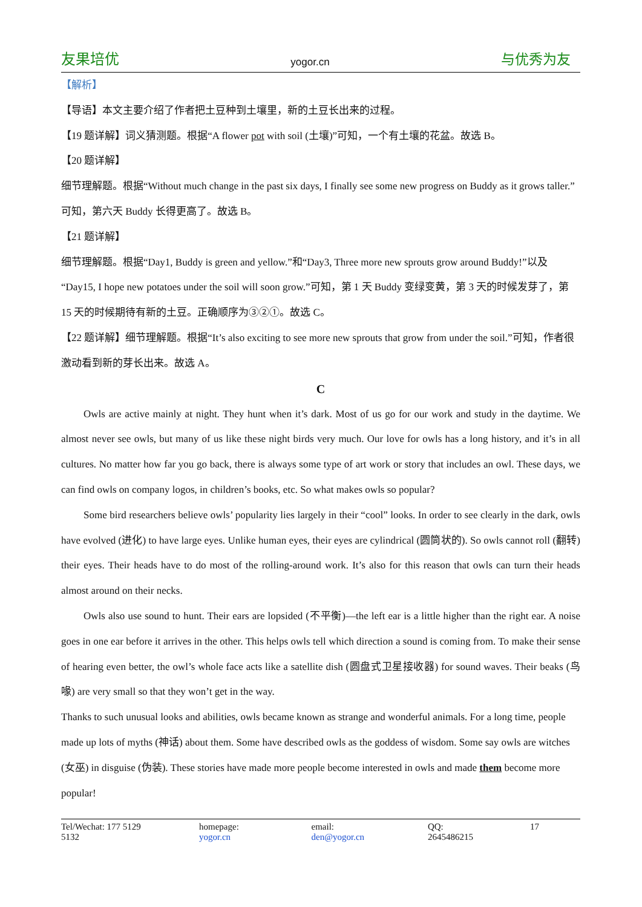友果培优 yogor.cn 与优秀为友
【解析】
【导语】本文主要介绍了作者把土豆种到土壤里，新的土豆长出来的过程。
【19 题详解】词义猜测题。根据“A flower pot with soil (土壤)”可知，一个有土壤的花盆。故选 B。
【20 题详解】
细节理解题。根据“Without much change in the past six days, I finally see some new progress on Buddy as it grows taller.”可知，第六天 Buddy 长得更高了。故选 B。
【21 题详解】
细节理解题。根据“Day1, Buddy is green and yellow.”和“Day3, Three more new sprouts grow around Buddy!”以及“Day15, I hope new potatoes under the soil will soon grow.”可知，第 1 天 Buddy 变绿变黄，第 3 天的时候发芽了，第 15 天的时候期待有新的土豆。正确顺序为③②①。故选 C。
【22 题详解】细节理解题。根据“It’s also exciting to see more new sprouts that grow from under the soil.”可知，作者很激动看到新的芽长出来。故选 A。
C
Owls are active mainly at night. They hunt when it’s dark. Most of us go for our work and study in the daytime. We almost never see owls, but many of us like these night birds very much. Our love for owls has a long history, and it’s in all cultures. No matter how far you go back, there is always some type of art work or story that includes an owl. These days, we can find owls on company logos, in children’s books, etc. So what makes owls so popular?
Some bird researchers believe owls’ popularity lies largely in their “cool” looks. In order to see clearly in the dark, owls have evolved (进化) to have large eyes. Unlike human eyes, their eyes are cylindrical (圆筒状的). So owls cannot roll (翻转) their eyes. Their heads have to do most of the rolling-around work. It’s also for this reason that owls can turn their heads almost around on their necks.
Owls also use sound to hunt. Their ears are lopsided (不平衡)—the left ear is a little higher than the right ear. A noise goes in one ear before it arrives in the other. This helps owls tell which direction a sound is coming from. To make their sense of hearing even better, the owl’s whole face acts like a satellite dish (圆盘式卫星接收器) for sound waves. Their beaks (鸟喙) are very small so that they won’t get in the way.
Thanks to such unusual looks and abilities, owls became known as strange and wonderful animals. For a long time, people made up lots of myths (神话) about them. Some have described owls as the goddess of wisdom. Some say owls are witches (女巫) in disguise (伪装). These stories have made more people become interested in owls and made them become more popular!
Tel/Wechat: 177 5129 5132 homepage: yogor.cn email: den@yogor.cn QQ: 2645486215 17